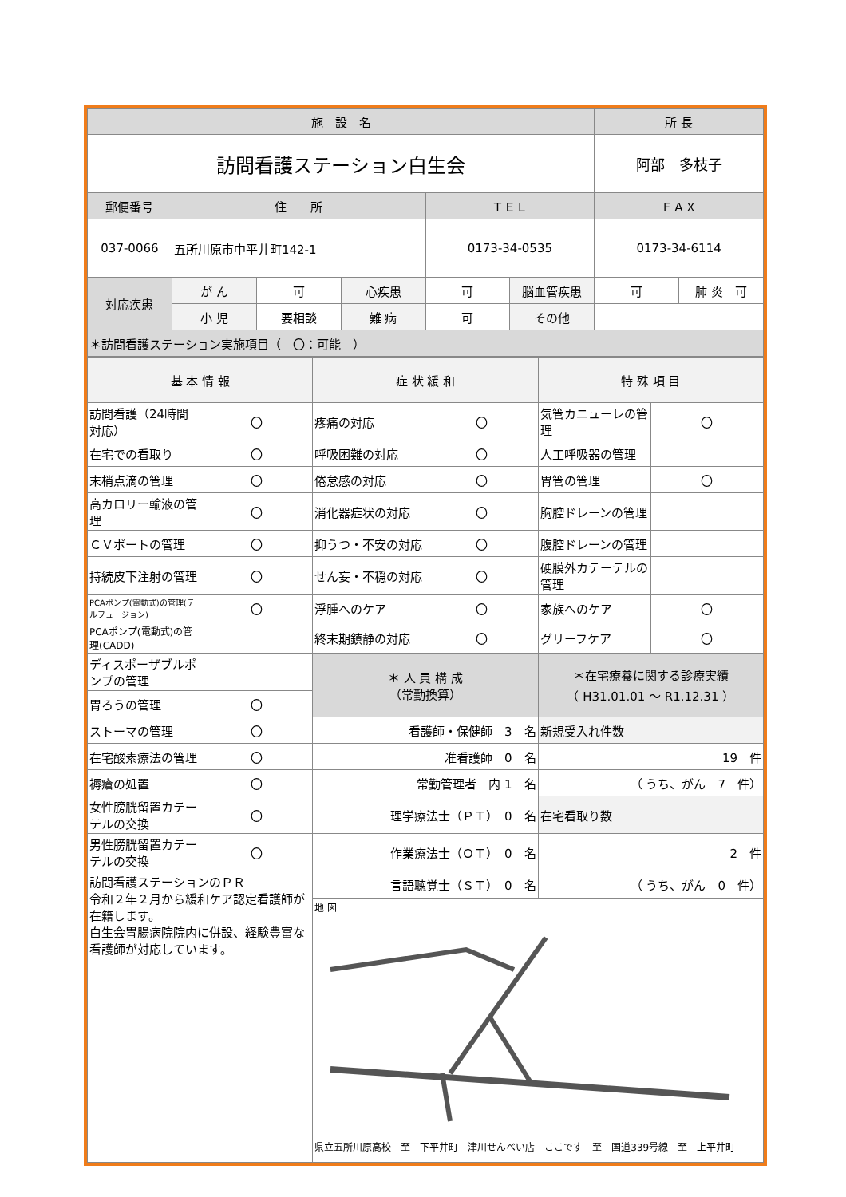| 施 設 名 | | | | | | 所 長 | |
| --- | --- | --- | --- | --- | --- | --- | --- |
| 訪問看護ステーション白生会 | | | | | | 阿部 多枝子 | |
| 郵便番号 | 住 所 | | | ＴＥＬ | | ＦＡＸ | |
| 037-0066 | 五所川原市中平井町142-1 | | | 0173-34-0535 | | 0173-34-6114 | |
| 対応疾患 | が ん | 可 | 心疾患 | 可 | 脳血管疾患 | 可 | 肺 炎 可 |
| | 小 児 | 要相談 | 難 病 | 可 | その他 | | |
| ＊訪問看護ステーション実施項目（ 〇：可能 ） | | | | | | | |
| 基 本 情 報 | | 症 状 緩 和 | | 特 殊 項 目 | |
| --- | --- | --- | --- | --- | --- |
| 訪問看護（24時間対応） | 〇 | 疼痛の対応 | 〇 | 気管カニューレの管理 | 〇 |
| 在宅での看取り | 〇 | 呼吸困難の対応 | 〇 | 人工呼吸器の管理 | |
| 末梢点滴の管理 | 〇 | 倦怠感の対応 | 〇 | 胃管の管理 | 〇 |
| 高カロリー輸液の管理 | 〇 | 消化器症状の対応 | 〇 | 胸腔ドレーンの管理 | |
| ＣＶポートの管理 | 〇 | 抑うつ・不安の対応 | 〇 | 腹腔ドレーンの管理 | |
| 持続皮下注射の管理 | 〇 | せん妄・不穏の対応 | 〇 | 硬膜外カテーテルの管理 | |
| PCAポンプ(電動式)の管理(テルフュージョン) | 〇 | 浮腫へのケア | 〇 | 家族へのケア | 〇 |
| PCAポンプ(電動式)の管理(CADD) | | 終末期鎮静の対応 | 〇 | グリーフケア | 〇 |
| ディスポーザブルポンプの管理 | | ＊ 人 員 構 成 （常勤換算） | | ＊在宅療養に関する診療実績 （ H31.01.01 ～ R1.12.31 ） | |
| 胃ろうの管理 | 〇 | | | | |
| ストーマの管理 | 〇 | 看護師・保健師 3 名 | | 新規受入れ件数 | |
| 在宅酸素療法の管理 | 〇 | 准看護師 0 名 | | 19 件 | |
| 褥瘡の処置 | 〇 | 常勤管理者 内 1 名 | | （ うち、がん 7 件） | |
| 女性膀胱留置カテーテルの交換 | 〇 | 理学療法士（ＰＴ） 0 名 | | 在宅看取り数 | |
| 男性膀胱留置カテーテルの交換 | 〇 | 作業療法士（ＯＴ） 0 名 | | 2 件 | |
| 訪問看護ステーションのＰＲ 令和２年２月から緩和ケア認定看護師が在籍します。 白生会胃腸病院院内に併設、経験豊富な看護師が対応しています。 | | 言語聴覚士（ＳＴ） 0 名 | | （ うち、がん 0 件） | |
| | | 地 図 県立五所川原高校 至 下平井町 津川せんべい店 ここです 至 国道339号線 至 上平井町 | | | |